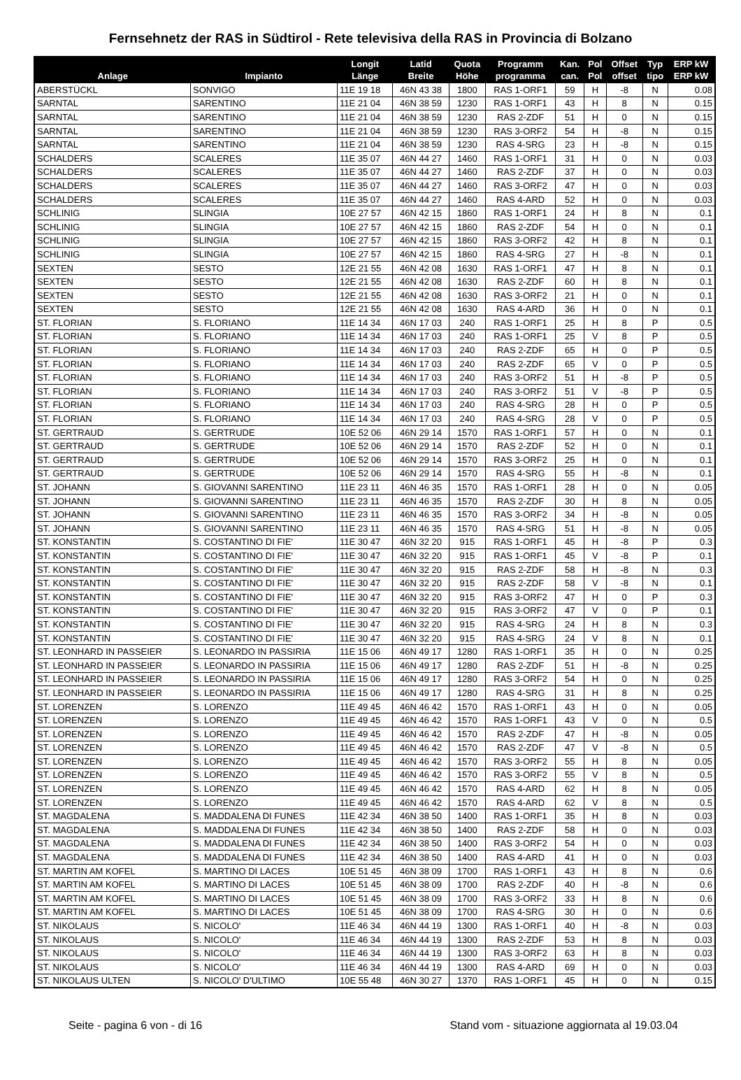Fernsehnetz der RAS in Südtirol - Rete televisiva della RAS in Provincia di Bolzano
| Anlage | Impianto | Longit Länge | Latid Breite | Quota Höhe | Programm programma | Kan. can. | Pol Pol | Offset offset | Typ tipo | ERP kW ERP kW |
| --- | --- | --- | --- | --- | --- | --- | --- | --- | --- | --- |
| ABERSTÜCKL | SONVIGO | 11E 19 18 | 46N 43 38 | 1800 | RAS 1-ORF1 | 59 | H | -8 | N | 0.08 |
| SARNTAL | SARENTINO | 11E 21 04 | 46N 38 59 | 1230 | RAS 1-ORF1 | 43 | H | 8 | N | 0.15 |
| SARNTAL | SARENTINO | 11E 21 04 | 46N 38 59 | 1230 | RAS 2-ZDF | 51 | H | 0 | N | 0.15 |
| SARNTAL | SARENTINO | 11E 21 04 | 46N 38 59 | 1230 | RAS 3-ORF2 | 54 | H | -8 | N | 0.15 |
| SARNTAL | SARENTINO | 11E 21 04 | 46N 38 59 | 1230 | RAS 4-SRG | 23 | H | -8 | N | 0.15 |
| SCHALDERS | SCALERES | 11E 35 07 | 46N 44 27 | 1460 | RAS 1-ORF1 | 31 | H | 0 | N | 0.03 |
| SCHALDERS | SCALERES | 11E 35 07 | 46N 44 27 | 1460 | RAS 2-ZDF | 37 | H | 0 | N | 0.03 |
| SCHALDERS | SCALERES | 11E 35 07 | 46N 44 27 | 1460 | RAS 3-ORF2 | 47 | H | 0 | N | 0.03 |
| SCHALDERS | SCALERES | 11E 35 07 | 46N 44 27 | 1460 | RAS 4-ARD | 52 | H | 0 | N | 0.03 |
| SCHLINIG | SLINGIA | 10E 27 57 | 46N 42 15 | 1860 | RAS 1-ORF1 | 24 | H | 8 | N | 0.1 |
| SCHLINIG | SLINGIA | 10E 27 57 | 46N 42 15 | 1860 | RAS 2-ZDF | 54 | H | 0 | N | 0.1 |
| SCHLINIG | SLINGIA | 10E 27 57 | 46N 42 15 | 1860 | RAS 3-ORF2 | 42 | H | 8 | N | 0.1 |
| SCHLINIG | SLINGIA | 10E 27 57 | 46N 42 15 | 1860 | RAS 4-SRG | 27 | H | -8 | N | 0.1 |
| SEXTEN | SESTO | 12E 21 55 | 46N 42 08 | 1630 | RAS 1-ORF1 | 47 | H | 8 | N | 0.1 |
| SEXTEN | SESTO | 12E 21 55 | 46N 42 08 | 1630 | RAS 2-ZDF | 60 | H | 8 | N | 0.1 |
| SEXTEN | SESTO | 12E 21 55 | 46N 42 08 | 1630 | RAS 3-ORF2 | 21 | H | 0 | N | 0.1 |
| SEXTEN | SESTO | 12E 21 55 | 46N 42 08 | 1630 | RAS 4-ARD | 36 | H | 0 | N | 0.1 |
| ST. FLORIAN | S. FLORIANO | 11E 14 34 | 46N 17 03 | 240 | RAS 1-ORF1 | 25 | H | 8 | P | 0.5 |
| ST. FLORIAN | S. FLORIANO | 11E 14 34 | 46N 17 03 | 240 | RAS 1-ORF1 | 25 | V | 8 | P | 0.5 |
| ST. FLORIAN | S. FLORIANO | 11E 14 34 | 46N 17 03 | 240 | RAS 2-ZDF | 65 | H | 0 | P | 0.5 |
| ST. FLORIAN | S. FLORIANO | 11E 14 34 | 46N 17 03 | 240 | RAS 2-ZDF | 65 | V | 0 | P | 0.5 |
| ST. FLORIAN | S. FLORIANO | 11E 14 34 | 46N 17 03 | 240 | RAS 3-ORF2 | 51 | H | -8 | P | 0.5 |
| ST. FLORIAN | S. FLORIANO | 11E 14 34 | 46N 17 03 | 240 | RAS 3-ORF2 | 51 | V | -8 | P | 0.5 |
| ST. FLORIAN | S. FLORIANO | 11E 14 34 | 46N 17 03 | 240 | RAS 4-SRG | 28 | H | 0 | P | 0.5 |
| ST. FLORIAN | S. FLORIANO | 11E 14 34 | 46N 17 03 | 240 | RAS 4-SRG | 28 | V | 0 | P | 0.5 |
| ST. GERTRAUD | S. GERTRUDE | 10E 52 06 | 46N 29 14 | 1570 | RAS 1-ORF1 | 57 | H | 0 | N | 0.1 |
| ST. GERTRAUD | S. GERTRUDE | 10E 52 06 | 46N 29 14 | 1570 | RAS 2-ZDF | 52 | H | 0 | N | 0.1 |
| ST. GERTRAUD | S. GERTRUDE | 10E 52 06 | 46N 29 14 | 1570 | RAS 3-ORF2 | 25 | H | 0 | N | 0.1 |
| ST. GERTRAUD | S. GERTRUDE | 10E 52 06 | 46N 29 14 | 1570 | RAS 4-SRG | 55 | H | -8 | N | 0.1 |
| ST. JOHANN | S. GIOVANNI SARENTINO | 11E 23 11 | 46N 46 35 | 1570 | RAS 1-ORF1 | 28 | H | 0 | N | 0.05 |
| ST. JOHANN | S. GIOVANNI SARENTINO | 11E 23 11 | 46N 46 35 | 1570 | RAS 2-ZDF | 30 | H | 8 | N | 0.05 |
| ST. JOHANN | S. GIOVANNI SARENTINO | 11E 23 11 | 46N 46 35 | 1570 | RAS 3-ORF2 | 34 | H | -8 | N | 0.05 |
| ST. JOHANN | S. GIOVANNI SARENTINO | 11E 23 11 | 46N 46 35 | 1570 | RAS 4-SRG | 51 | H | -8 | N | 0.05 |
| ST. KONSTANTIN | S. COSTANTINO DI FIE' | 11E 30 47 | 46N 32 20 | 915 | RAS 1-ORF1 | 45 | H | -8 | P | 0.3 |
| ST. KONSTANTIN | S. COSTANTINO DI FIE' | 11E 30 47 | 46N 32 20 | 915 | RAS 1-ORF1 | 45 | V | -8 | P | 0.1 |
| ST. KONSTANTIN | S. COSTANTINO DI FIE' | 11E 30 47 | 46N 32 20 | 915 | RAS 2-ZDF | 58 | H | -8 | N | 0.3 |
| ST. KONSTANTIN | S. COSTANTINO DI FIE' | 11E 30 47 | 46N 32 20 | 915 | RAS 2-ZDF | 58 | V | -8 | N | 0.1 |
| ST. KONSTANTIN | S. COSTANTINO DI FIE' | 11E 30 47 | 46N 32 20 | 915 | RAS 3-ORF2 | 47 | H | 0 | P | 0.3 |
| ST. KONSTANTIN | S. COSTANTINO DI FIE' | 11E 30 47 | 46N 32 20 | 915 | RAS 3-ORF2 | 47 | V | 0 | P | 0.1 |
| ST. KONSTANTIN | S. COSTANTINO DI FIE' | 11E 30 47 | 46N 32 20 | 915 | RAS 4-SRG | 24 | H | 8 | N | 0.3 |
| ST. KONSTANTIN | S. COSTANTINO DI FIE' | 11E 30 47 | 46N 32 20 | 915 | RAS 4-SRG | 24 | V | 8 | N | 0.1 |
| ST. LEONHARD IN PASSEIER | S. LEONARDO IN PASSIRIA | 11E 15 06 | 46N 49 17 | 1280 | RAS 1-ORF1 | 35 | H | 0 | N | 0.25 |
| ST. LEONHARD IN PASSEIER | S. LEONARDO IN PASSIRIA | 11E 15 06 | 46N 49 17 | 1280 | RAS 2-ZDF | 51 | H | -8 | N | 0.25 |
| ST. LEONHARD IN PASSEIER | S. LEONARDO IN PASSIRIA | 11E 15 06 | 46N 49 17 | 1280 | RAS 3-ORF2 | 54 | H | 0 | N | 0.25 |
| ST. LEONHARD IN PASSEIER | S. LEONARDO IN PASSIRIA | 11E 15 06 | 46N 49 17 | 1280 | RAS 4-SRG | 31 | H | 8 | N | 0.25 |
| ST. LORENZEN | S. LORENZO | 11E 49 45 | 46N 46 42 | 1570 | RAS 1-ORF1 | 43 | H | 0 | N | 0.05 |
| ST. LORENZEN | S. LORENZO | 11E 49 45 | 46N 46 42 | 1570 | RAS 1-ORF1 | 43 | V | 0 | N | 0.5 |
| ST. LORENZEN | S. LORENZO | 11E 49 45 | 46N 46 42 | 1570 | RAS 2-ZDF | 47 | H | -8 | N | 0.05 |
| ST. LORENZEN | S. LORENZO | 11E 49 45 | 46N 46 42 | 1570 | RAS 2-ZDF | 47 | V | -8 | N | 0.5 |
| ST. LORENZEN | S. LORENZO | 11E 49 45 | 46N 46 42 | 1570 | RAS 3-ORF2 | 55 | H | 8 | N | 0.05 |
| ST. LORENZEN | S. LORENZO | 11E 49 45 | 46N 46 42 | 1570 | RAS 3-ORF2 | 55 | V | 8 | N | 0.5 |
| ST. LORENZEN | S. LORENZO | 11E 49 45 | 46N 46 42 | 1570 | RAS 4-ARD | 62 | H | 8 | N | 0.05 |
| ST. LORENZEN | S. LORENZO | 11E 49 45 | 46N 46 42 | 1570 | RAS 4-ARD | 62 | V | 8 | N | 0.5 |
| ST. MAGDALENA | S. MADDALENA DI FUNES | 11E 42 34 | 46N 38 50 | 1400 | RAS 1-ORF1 | 35 | H | 8 | N | 0.03 |
| ST. MAGDALENA | S. MADDALENA DI FUNES | 11E 42 34 | 46N 38 50 | 1400 | RAS 2-ZDF | 58 | H | 0 | N | 0.03 |
| ST. MAGDALENA | S. MADDALENA DI FUNES | 11E 42 34 | 46N 38 50 | 1400 | RAS 3-ORF2 | 54 | H | 0 | N | 0.03 |
| ST. MAGDALENA | S. MADDALENA DI FUNES | 11E 42 34 | 46N 38 50 | 1400 | RAS 4-ARD | 41 | H | 0 | N | 0.03 |
| ST. MARTIN AM KOFEL | S. MARTINO DI LACES | 10E 51 45 | 46N 38 09 | 1700 | RAS 1-ORF1 | 43 | H | 8 | N | 0.6 |
| ST. MARTIN AM KOFEL | S. MARTINO DI LACES | 10E 51 45 | 46N 38 09 | 1700 | RAS 2-ZDF | 40 | H | -8 | N | 0.6 |
| ST. MARTIN AM KOFEL | S. MARTINO DI LACES | 10E 51 45 | 46N 38 09 | 1700 | RAS 3-ORF2 | 33 | H | 8 | N | 0.6 |
| ST. MARTIN AM KOFEL | S. MARTINO DI LACES | 10E 51 45 | 46N 38 09 | 1700 | RAS 4-SRG | 30 | H | 0 | N | 0.6 |
| ST. NIKOLAUS | S. NICOLO' | 11E 46 34 | 46N 44 19 | 1300 | RAS 1-ORF1 | 40 | H | -8 | N | 0.03 |
| ST. NIKOLAUS | S. NICOLO' | 11E 46 34 | 46N 44 19 | 1300 | RAS 2-ZDF | 53 | H | 8 | N | 0.03 |
| ST. NIKOLAUS | S. NICOLO' | 11E 46 34 | 46N 44 19 | 1300 | RAS 3-ORF2 | 63 | H | 8 | N | 0.03 |
| ST. NIKOLAUS | S. NICOLO' | 11E 46 34 | 46N 44 19 | 1300 | RAS 4-ARD | 69 | H | 0 | N | 0.03 |
| ST. NIKOLAUS ULTEN | S. NICOLO' D'ULTIMO | 10E 55 48 | 46N 30 27 | 1370 | RAS 1-ORF1 | 45 | H | 0 | N | 0.15 |
Seite - pagina 6 von - di 16 Stand vom - situazione aggiornata al 19.03.04